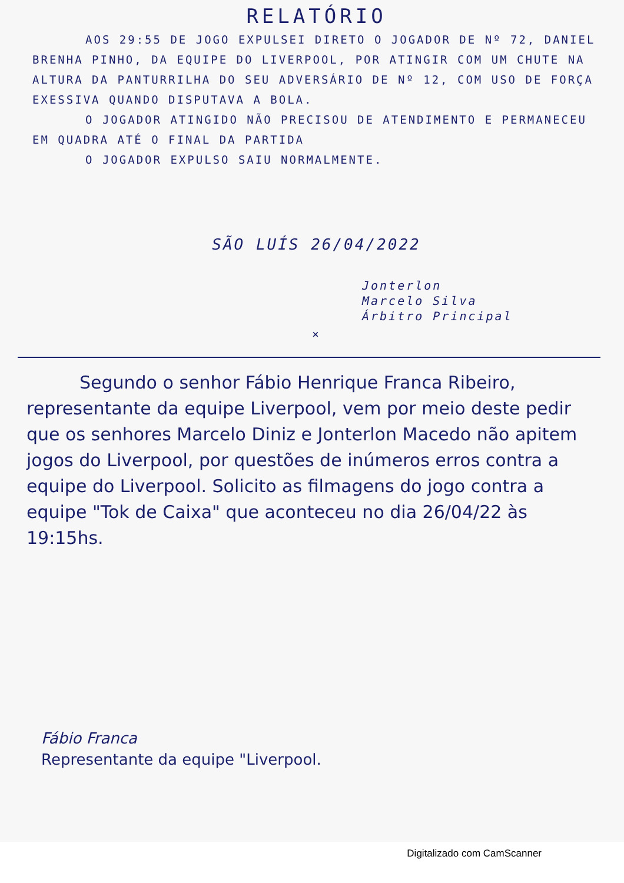RELATÓRIO
AOS 29:55 DE JOGO EXPULSEI DIRETO O JOGADOR DE Nº 72, DANIEL BRENHA PINHO, DA EQUIPE DO LIVERPOOL, POR ATINGIR COM UM CHUTE NA ALTURA DA PANTURRILHA DO SEU ADVERSÁRIO DE Nº 12, COM USO DE FORÇA EXESSIVA QUANDO DISPUTAVA A BOLA.
O JOGADOR ATINGIDO NÃO PRECISOU DE ATENDIMENTO E PERMANECEU EM QUADRA ATÉ O FINAL DA PARTIDA
O JOGADOR EXPULSO SAIU NORMALMENTE.
SÃO LUÍS 26/04/2022
Jonterlon
Marcelo Silva
Árbitro Principal
×
Segundo o senhor Fábio Henrique Franca Ribeiro, representante da equipe Liverpool, vem por meio deste pedir que os senhores Marcelo Diniz e Jonterlon Macedo não apitem jogos do Liverpool, por questões de inúmeros erros contra a equipe do Liverpool. Solicito as filmagens do jogo contra a equipe "Tok de Caixa" que aconteceu no dia 26/04/22 às 19:15hs.
Fábio Franca
Representante da equipe "Liverpool.
Digitalizado com CamScanner